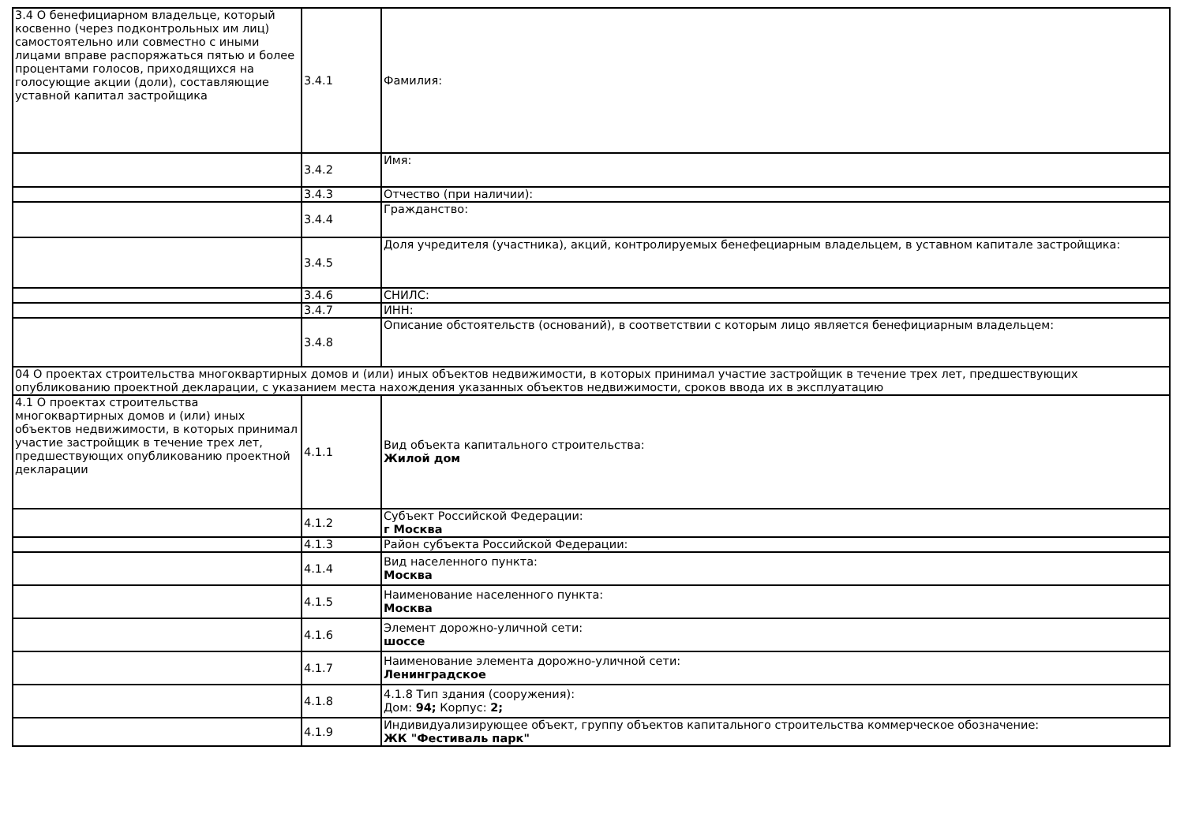| 3.4 О бенефициарном владельце, который косвенно (через подконтрольных им лиц) самостоятельно или совместно с иными лицами вправе распоряжаться пятью и более процентами голосов, приходящихся на голосующие акции (доли), составляющие уставной капитал застройщика | 3.4.1 | Фамилия: |
| | 3.4.2 | Имя: |
| | 3.4.3 | Отчество (при наличии): |
| | 3.4.4 | Гражданство: |
| | 3.4.5 | Доля учредителя (участника), акций, контролируемых бенефециарным владельцем, в уставном капитале застройщика: |
| | 3.4.6 | СНИЛС: |
| | 3.4.7 | ИНН: |
| | 3.4.8 | Описание обстоятельств (оснований), в соответствии с которым лицо является бенефициарным владельцем: |
| 04 О проектах строительства многоквартирных домов и (или) иных объектов недвижимости, в которых принимал участие застройщик в течение трех лет, предшествующих опубликованию проектной декларации, с указанием места нахождения указанных объектов недвижимости, сроков ввода их в эксплуатацию | | |
| 4.1 О проектах строительства многоквартирных домов и (или) иных объектов недвижимости, в которых принимал участие застройщик в течение трех лет, предшествующих опубликованию проектной декларации | 4.1.1 | Вид объекта капитального строительства: Жилой дом |
| | 4.1.2 | Субъект Российской Федерации: г Москва |
| | 4.1.3 | Район субъекта Российской Федерации: |
| | 4.1.4 | Вид населенного пункта: Москва |
| | 4.1.5 | Наименование населенного пункта: Москва |
| | 4.1.6 | Элемент дорожно-уличной сети: шоссе |
| | 4.1.7 | Наименование элемента дорожно-уличной сети: Ленинградское |
| | 4.1.8 | 4.1.8 Тип здания (сооружения): Дом: 94; Корпус: 2; |
| | 4.1.9 | Индивидуализирующее объект, группу объектов капитального строительства коммерческое обозначение: ЖК "Фестиваль парк" |